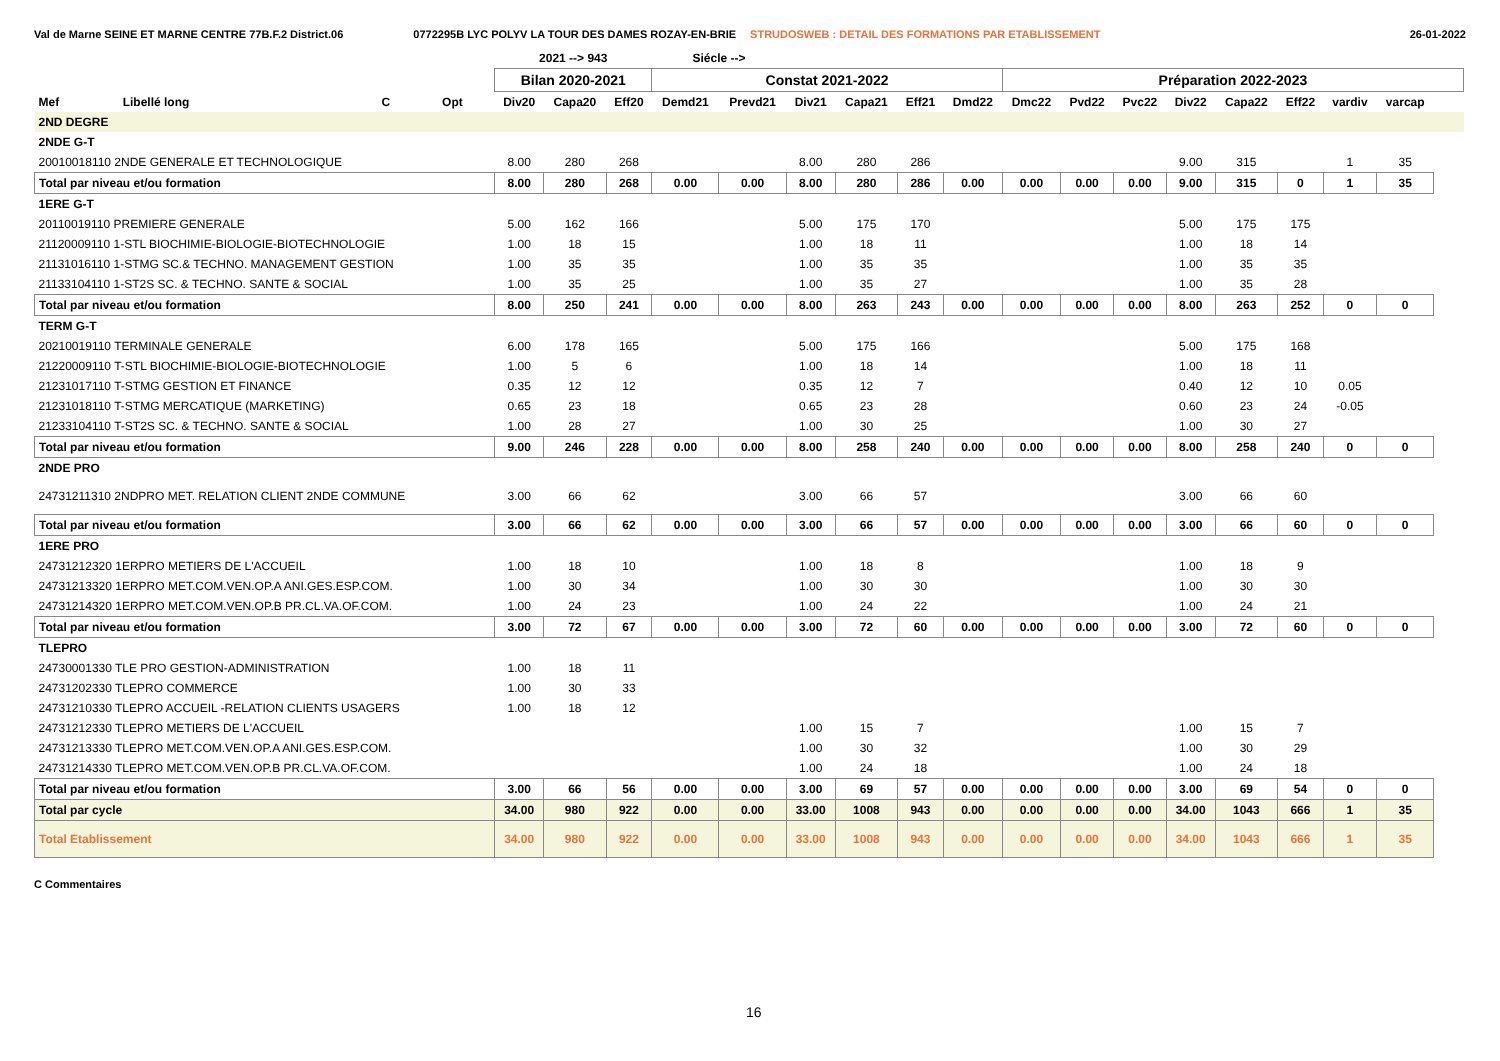Val de Marne SEINE ET MARNE CENTRE 77B.F.2 District.06 0772295B LYC POLYV LA TOUR DES DAMES ROZAY-EN-BRIE STRUDOSWEB : DETAIL DES FORMATIONS PAR ETABLISSEMENT 26-01-2022
| | | | | | 2021 --> 943 | | | Siécle --> | | | | | | | | | | | | | | | | |
| | | | | | Bilan 2020-2021 | | | Constat 2021-2022 | | | | | | Préparation 2022-2023 | | | | | | | | | | |
| Mef | Libellé long | | C | Opt | Div20 | Capa20 | Eff20 | Demd21 | Prevd21 | Div21 | Capa21 | Eff21 | Dmd22 | Dmc22 | Pvd22 | Pvc22 | Div22 | Capa22 | Eff22 | vardiv | varcap | | | |
| 2ND DEGRE | | | | | | | | | | | | | | | | | | | | | | | | |
| 2NDE G-T | | | | | | | | | | | | | | | | | | | | | | | | |
| 20010018110 2NDE GENERALE ET TECHNOLOGIQUE | | | | | 8.00 | 280 | 268 | | | 8.00 | 280 | 286 | | | | | 9.00 | 315 | | 1 | 35 | | | |
| Total par niveau et/ou formation | | | | | 8.00 | 280 | 268 | 0.00 | 0.00 | 8.00 | 280 | 286 | 0.00 | 0.00 | 0.00 | 0.00 | 9.00 | 315 | 0 | 1 | 35 | | | |
| 1ERE G-T | | | | | | | | | | | | | | | | | | | | | | | | |
| 20110019110 PREMIERE GENERALE | | | | | 5.00 | 162 | 166 | | | 5.00 | 175 | 170 | | | | | 5.00 | 175 | 175 | | | | | |
| 21120009110 1-STL BIOCHIMIE-BIOLOGIE-BIOTECHNOLOGIE | | | | | 1.00 | 18 | 15 | | | 1.00 | 18 | 11 | | | | | 1.00 | 18 | 14 | | | | | |
| 21131016110 1-STMG SC.& TECHNO. MANAGEMENT GESTION | | | | | 1.00 | 35 | 35 | | | 1.00 | 35 | 35 | | | | | 1.00 | 35 | 35 | | | | | |
| 21133104110 1-ST2S SC. & TECHNO. SANTE & SOCIAL | | | | | 1.00 | 35 | 25 | | | 1.00 | 35 | 27 | | | | | 1.00 | 35 | 28 | | | | | |
| Total par niveau et/ou formation | | | | | 8.00 | 250 | 241 | 0.00 | 0.00 | 8.00 | 263 | 243 | 0.00 | 0.00 | 0.00 | 0.00 | 8.00 | 263 | 252 | 0 | 0 | | | |
| TERM G-T | | | | | | | | | | | | | | | | | | | | | | | | |
| 20210019110 TERMINALE GENERALE | | | | | 6.00 | 178 | 165 | | | 5.00 | 175 | 166 | | | | | 5.00 | 175 | 168 | | | | | |
| 21220009110 T-STL BIOCHIMIE-BIOLOGIE-BIOTECHNOLOGIE | | | | | 1.00 | 5 | 6 | | | 1.00 | 18 | 14 | | | | | 1.00 | 18 | 11 | | | | | |
| 21231017110 T-STMG GESTION ET FINANCE | | | | | 0.35 | 12 | 12 | | | 0.35 | 12 | 7 | | | | | 0.40 | 12 | 10 | 0.05 | | | | |
| 21231018110 T-STMG MERCATIQUE (MARKETING) | | | | | 0.65 | 23 | 18 | | | 0.65 | 23 | 28 | | | | | 0.60 | 23 | 24 | -0.05 | | | | |
| 21233104110 T-ST2S SC. & TECHNO. SANTE & SOCIAL | | | | | 1.00 | 28 | 27 | | | 1.00 | 30 | 25 | | | | | 1.00 | 30 | 27 | | | | | |
| Total par niveau et/ou formation | | | | | 9.00 | 246 | 228 | 0.00 | 0.00 | 8.00 | 258 | 240 | 0.00 | 0.00 | 0.00 | 0.00 | 8.00 | 258 | 240 | 0 | 0 | | | |
| 2NDE PRO | | | | | | | | | | | | | | | | | | | | | | | | |
| 24731211310 2NDPRO MET. RELATION CLIENT 2NDE COMMUNE | | | | | 3.00 | 66 | 62 | | | 3.00 | 66 | 57 | | | | | 3.00 | 66 | 60 | | | | | |
| Total par niveau et/ou formation | | | | | 3.00 | 66 | 62 | 0.00 | 0.00 | 3.00 | 66 | 57 | 0.00 | 0.00 | 0.00 | 0.00 | 3.00 | 66 | 60 | 0 | 0 | | | |
| 1ERE PRO | | | | | | | | | | | | | | | | | | | | | | | | |
| 24731212320 1ERPRO METIERS DE L'ACCUEIL | | | | | 1.00 | 18 | 10 | | | 1.00 | 18 | 8 | | | | | 1.00 | 18 | 9 | | | | | |
| 24731213320 1ERPRO MET.COM.VEN.OP.A ANI.GES.ESP.COM. | | | | | 1.00 | 30 | 34 | | | 1.00 | 30 | 30 | | | | | 1.00 | 30 | 30 | | | | | |
| 24731214320 1ERPRO MET.COM.VEN.OP.B PR.CL.VA.OF.COM. | | | | | 1.00 | 24 | 23 | | | 1.00 | 24 | 22 | | | | | 1.00 | 24 | 21 | | | | | |
| Total par niveau et/ou formation | | | | | 3.00 | 72 | 67 | 0.00 | 0.00 | 3.00 | 72 | 60 | 0.00 | 0.00 | 0.00 | 0.00 | 3.00 | 72 | 60 | 0 | 0 | | | |
| TLEPRO | | | | | | | | | | | | | | | | | | | | | | | | |
| 24730001330 TLE PRO GESTION-ADMINISTRATION | | | | | 1.00 | 18 | 11 | | | | | | | | | | | | | | | | | |
| 24731202330 TLEPRO COMMERCE | | | | | 1.00 | 30 | 33 | | | | | | | | | | | | | | | | | |
| 24731210330 TLEPRO ACCUEIL -RELATION CLIENTS USAGERS | | | | | 1.00 | 18 | 12 | | | | | | | | | | | | | | | | | |
| 24731212330 TLEPRO METIERS DE L'ACCUEIL | | | | | | | | | | 1.00 | 15 | 7 | | | | | 1.00 | 15 | 7 | | | | | |
| 24731213330 TLEPRO MET.COM.VEN.OP.A ANI.GES.ESP.COM. | | | | | | | | | | 1.00 | 30 | 32 | | | | | 1.00 | 30 | 29 | | | | | |
| 24731214330 TLEPRO MET.COM.VEN.OP.B PR.CL.VA.OF.COM. | | | | | | | | | | 1.00 | 24 | 18 | | | | | 1.00 | 24 | 18 | | | | | |
| Total par niveau et/ou formation | | | | | 3.00 | 66 | 56 | 0.00 | 0.00 | 3.00 | 69 | 57 | 0.00 | 0.00 | 0.00 | 0.00 | 3.00 | 69 | 54 | 0 | 0 | | | |
| Total par cycle | | | | | 34.00 | 980 | 922 | 0.00 | 0.00 | 33.00 | 1008 | 943 | 0.00 | 0.00 | 0.00 | 0.00 | 34.00 | 1043 | 666 | 1 | 35 | | | |
| Total Etablissement | | | | | 34.00 | 980 | 922 | 0.00 | 0.00 | 33.00 | 1008 | 943 | 0.00 | 0.00 | 0.00 | 0.00 | 34.00 | 1043 | 666 | 1 | 35 | | | |
C Commentaires
16